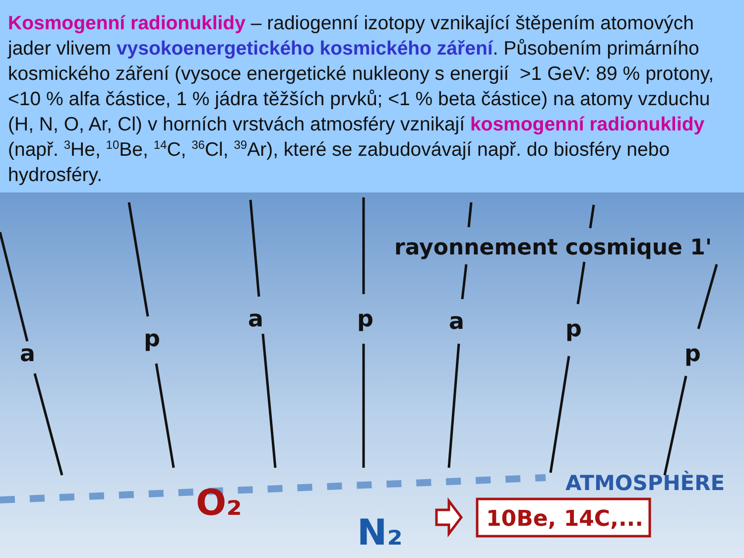Kosmogenní radionuklidy – radiogenní izotopy vznikající štěpením atomových jader vlivem vysokoenergetického kosmického záření. Působením primárního kosmického záření (vysoce energetické nukleony s energií >1 GeV: 89 % protony, <10 % alfa částice, 1 % jádra těžších prvků; <1 % beta částice) na atomy vzduchu (H, N, O, Ar, Cl) v horních vrstvách atmosféry vznikají kosmogenní radionuklidy (např. <sup>3</sup>He, <sup>10</sup>Be, <sup>14</sup>C, <sup>36</sup>Cl, <sup>39</sup>Ar), které se zabudovávají např. do biosféry nebo hydrosféry.
a
p
a
p
a
p
p
rayonnement cosmique 1'
ATMOSPHÈRE
O₂
N₂
10Be, 14C,...